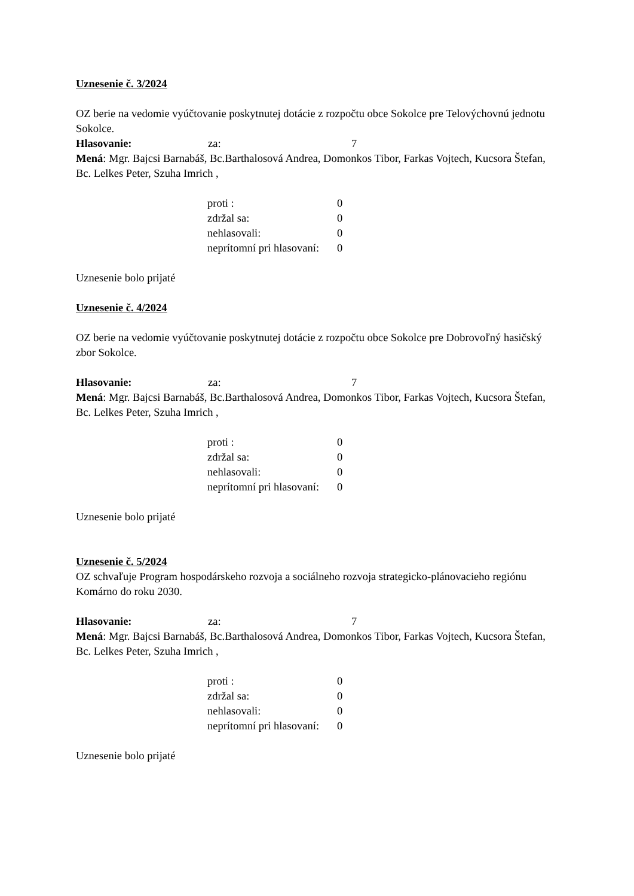Uznesenie č. 3/2024
OZ berie na vedomie vyúčtovanie poskytnutej dotácie z rozpočtu obce Sokolce pre Telovýchovnú jednotu Sokolce.
Hlasovanie: za: 7
Mená: Mgr. Bajcsi Barnabáš, Bc.Barthalosová Andrea, Domonkos Tibor, Farkas Vojtech, Kucsora Štefan, Bc. Lelkes Peter, Szuha Imrich ,
| proti : | 0 |
| zdržal sa: | 0 |
| nehlasovali: | 0 |
| neprítomní pri hlasovaní: | 0 |
Uznesenie bolo prijaté
Uznesenie č. 4/2024
OZ berie na vedomie vyúčtovanie poskytnutej dotácie z rozpočtu obce Sokolce pre Dobrovoľný hasičský zbor Sokolce.
Hlasovanie: za: 7
Mená: Mgr. Bajcsi Barnabáš, Bc.Barthalosová Andrea, Domonkos Tibor, Farkas Vojtech, Kucsora Štefan, Bc. Lelkes Peter, Szuha Imrich ,
| proti : | 0 |
| zdržal sa: | 0 |
| nehlasovali: | 0 |
| neprítomní pri hlasovaní: | 0 |
Uznesenie bolo prijaté
Uznesenie č. 5/2024
OZ schvaľuje Program hospodárskeho rozvoja a sociálneho rozvoja strategicko-plánovacieho regiónu Komárno do roku 2030.
Hlasovanie: za: 7
Mená: Mgr. Bajcsi Barnabáš, Bc.Barthalosová Andrea, Domonkos Tibor, Farkas Vojtech, Kucsora Štefan, Bc. Lelkes Peter, Szuha Imrich ,
| proti : | 0 |
| zdržal sa: | 0 |
| nehlasovali: | 0 |
| neprítomní pri hlasovaní: | 0 |
Uznesenie bolo prijaté